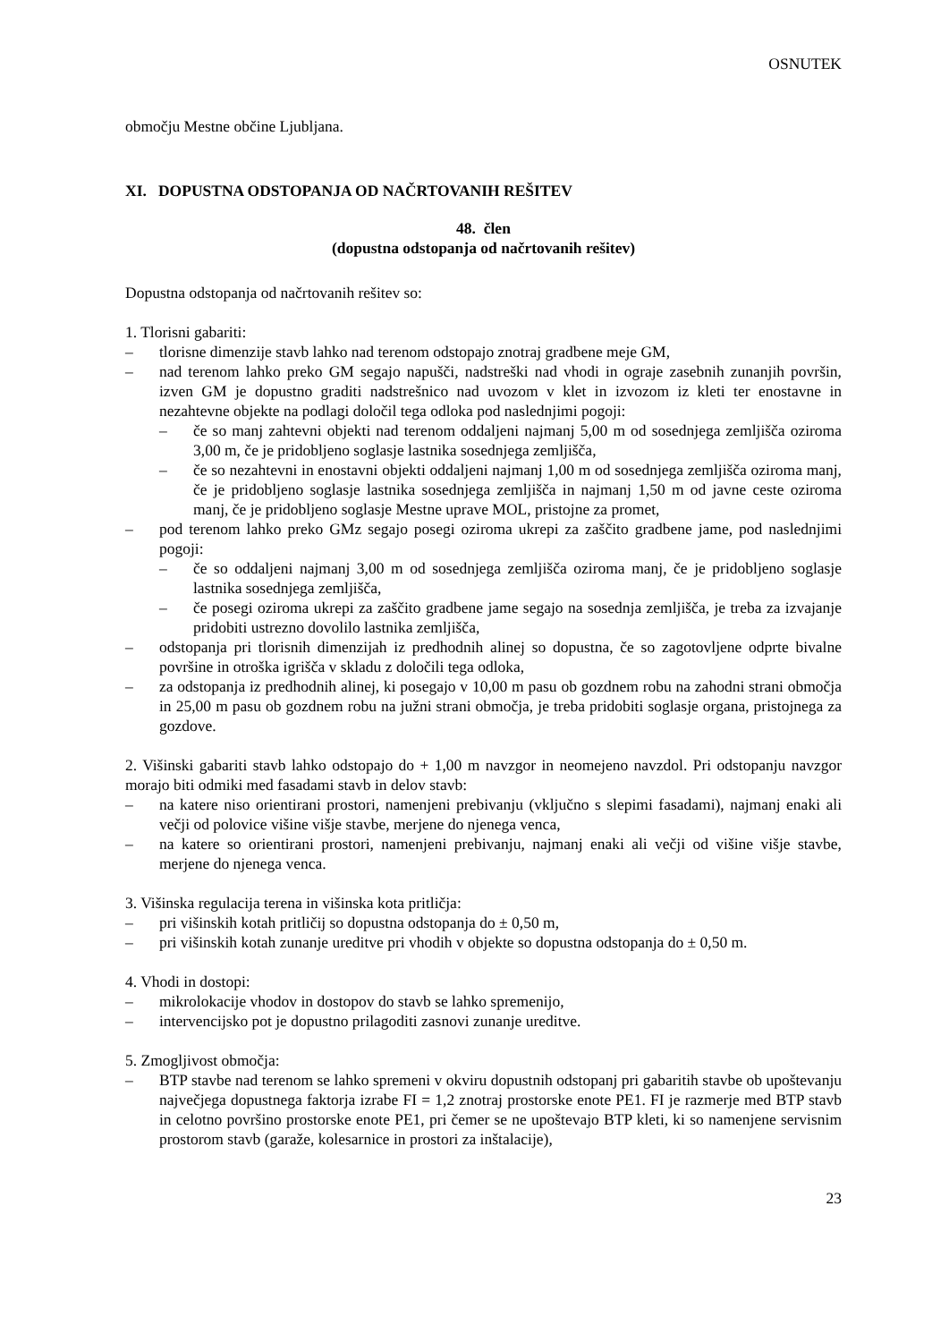OSNUTEK
območju Mestne občine Ljubljana.
XI. DOPUSTNA ODSTOPANJA OD NAČRTOVANIH REŠITEV
48. člen
(dopustna odstopanja od načrtovanih rešitev)
Dopustna odstopanja od načrtovanih rešitev so:
1. Tlorisni gabariti:
– tlorisne dimenzije stavb lahko nad terenom odstopajo znotraj gradbene meje GM,
– nad terenom lahko preko GM segajo napušči, nadstreški nad vhodi in ograje zasebnih zunanjih površin, izven GM je dopustno graditi nadstrešnico nad uvozom v klet in izvozom iz kleti ter enostavne in nezahtevne objekte na podlagi določil tega odloka pod naslednjimi pogoji:
– če so manj zahtevni objekti nad terenom oddaljeni najmanj 5,00 m od sosednjega zemljišča oziroma 3,00 m, če je pridobljeno soglasje lastnika sosednjega zemljišča,
– če so nezahtevni in enostavni objekti oddaljeni najmanj 1,00 m od sosednjega zemljišča oziroma manj, če je pridobljeno soglasje lastnika sosednjega zemljišča in najmanj 1,50 m od javne ceste oziroma manj, če je pridobljeno soglasje Mestne uprave MOL, pristojne za promet,
– pod terenom lahko preko GMz segajo posegi oziroma ukrepi za zaščito gradbene jame, pod naslednjimi pogoji:
– če so oddaljeni najmanj 3,00 m od sosednjega zemljišča oziroma manj, če je pridobljeno soglasje lastnika sosednjega zemljišča,
– če posegi oziroma ukrepi za zaščito gradbene jame segajo na sosednja zemljišča, je treba za izvajanje pridobiti ustrezno dovolilo lastnika zemljišča,
– odstopanja pri tlorisnih dimenzijah iz predhodnih alinej so dopustna, če so zagotovljene odprte bivalne površine in otroška igrišča v skladu z določili tega odloka,
– za odstopanja iz predhodnih alinej, ki posegajo v 10,00 m pasu ob gozdnem robu na zahodni strani območja in 25,00 m pasu ob gozdnem robu na južni strani območja, je treba pridobiti soglasje organa, pristojnega za gozdove.
2. Višinski gabariti stavb lahko odstopajo do + 1,00 m navzgor in neomejeno navzdol. Pri odstopanju navzgor morajo biti odmiki med fasadami stavb in delov stavb:
– na katere niso orientirani prostori, namenjeni prebivanju (vključno s slepimi fasadami), najmanj enaki ali večji od polovice višine višje stavbe, merjene do njenega venca,
– na katere so orientirani prostori, namenjeni prebivanju, najmanj enaki ali večji od višine višje stavbe, merjene do njenega venca.
3. Višinska regulacija terena in višinska kota pritličja:
– pri višinskih kotah pritličij so dopustna odstopanja do ± 0,50 m,
– pri višinskih kotah zunanje ureditve pri vhodih v objekte so dopustna odstopanja do ± 0,50 m.
4. Vhodi in dostopi:
– mikrolokacije vhodov in dostopov do stavb se lahko spremenijo,
– intervencijsko pot je dopustno prilagoditi zasnovi zunanje ureditve.
5. Zmogljivost območja:
– BTP stavbe nad terenom se lahko spremeni v okviru dopustnih odstopanj pri gabaritih stavbe ob upoštevanju največjega dopustnega faktorja izrabe FI = 1,2 znotraj prostorske enote PE1. FI je razmerje med BTP stavb in celotno površino prostorske enote PE1, pri čemer se ne upoštevajo BTP kleti, ki so namenjene servisnim prostorom stavb (garaže, kolesarnice in prostori za inštalacije),
23